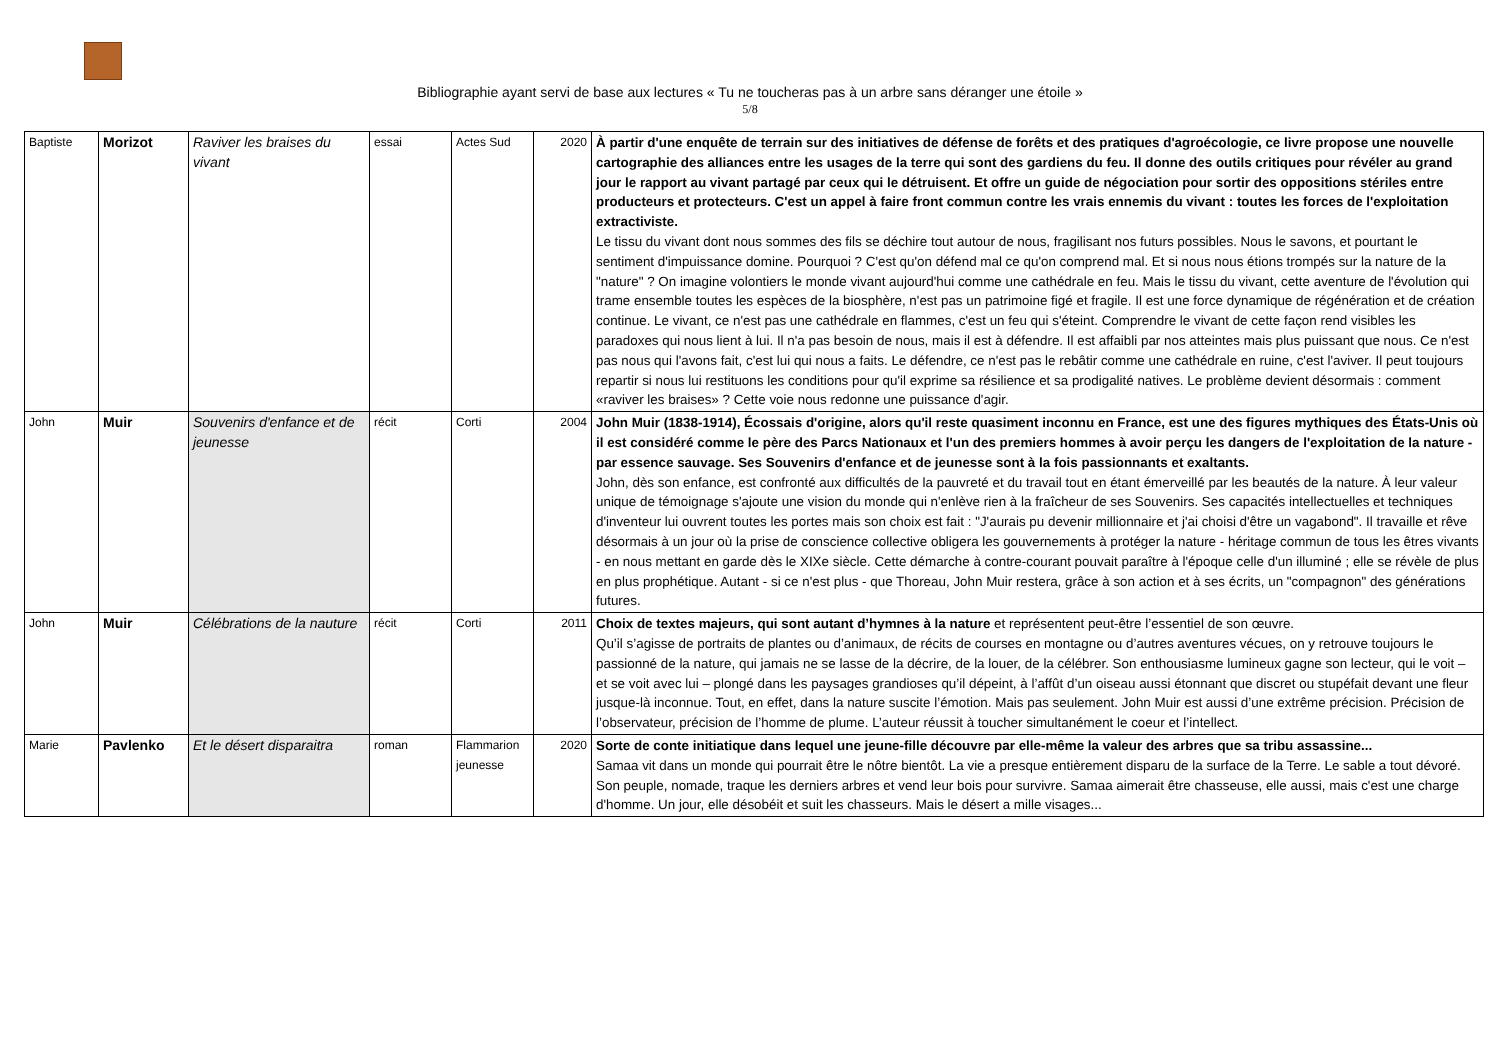Bibliographie ayant servi de base aux lectures « Tu ne toucheras pas à un arbre sans déranger une étoile »
5/8
| Baptiste | Morizot | Raviver les braises du vivant | essai | Actes Sud | 2020 | À partir d'une enquête de terrain sur des initiatives de défense de forêts et des pratiques d'agroécologie, ce livre propose une nouvelle cartographie des alliances entre les usages de la terre qui sont des gardiens du feu. Il donne des outils critiques pour révéler au grand jour le rapport au vivant partagé par ceux qui le détruisent. Et offre un guide de négociation pour sortir des oppositions stériles entre producteurs et protecteurs. C'est un appel à faire front commun contre les vrais ennemis du vivant : toutes les forces de l'exploitation extractiviste. Le tissu du vivant dont nous sommes des fils se déchire tout autour de nous, fragilisant nos futurs possibles. Nous le savons, et pourtant le sentiment d'impuissance domine. Pourquoi ? C'est qu'on défend mal ce qu'on comprend mal. Et si nous nous étions trompés sur la nature de la "nature" ? On imagine volontiers le monde vivant aujourd'hui comme une cathédrale en feu. Mais le tissu du vivant, cette aventure de l'évolution qui trame ensemble toutes les espèces de la biosphère, n'est pas un patrimoine figé et fragile. Il est une force dynamique de régénération et de création continue. Le vivant, ce n'est pas une cathédrale en flammes, c'est un feu qui s'éteint. Comprendre le vivant de cette façon rend visibles les paradoxes qui nous lient à lui. Il n'a pas besoin de nous, mais il est à défendre. Il est affaibli par nos atteintes mais plus puissant que nous. Ce n'est pas nous qui l'avons fait, c'est lui qui nous a faits. Le défendre, ce n'est pas le rebâtir comme une cathédrale en ruine, c'est l'aviver. Il peut toujours repartir si nous lui restituons les conditions pour qu'il exprime sa résilience et sa prodigalité natives. Le problème devient désormais : comment «raviver les braises» ? Cette voie nous redonne une puissance d'agir. |
| John | Muir | Souvenirs d'enfance et de jeunesse | récit | Corti | 2004 | John Muir (1838-1914), Écossais d'origine, alors qu'il reste quasiment inconnu en France, est une des figures mythiques des États-Unis où il est considéré comme le père des Parcs Nationaux et l'un des premiers hommes à avoir perçu les dangers de l'exploitation de la nature - par essence sauvage. Ses Souvenirs d'enfance et de jeunesse sont à la fois passionnants et exaltants. John, dès son enfance, est confronté aux difficultés de la pauvreté et du travail tout en étant émerveillé par les beautés de la nature. À leur valeur unique de témoignage s'ajoute une vision du monde qui n'enlève rien à la fraîcheur de ses Souvenirs. Ses capacités intellectuelles et techniques d'inventeur lui ouvrent toutes les portes mais son choix est fait : "J'aurais pu devenir millionnaire et j'ai choisi d'être un vagabond". Il travaille et rêve désormais à un jour où la prise de conscience collective obligera les gouvernements à protéger la nature - héritage commun de tous les êtres vivants - en nous mettant en garde dès le XIXe siècle. Cette démarche à contre-courant pouvait paraître à l'époque celle d'un illuminé ; elle se révèle de plus en plus prophétique. Autant - si ce n'est plus - que Thoreau, John Muir restera, grâce à son action et à ses écrits, un "compagnon" des générations futures. |
| John | Muir | Célébrations de la nauture | récit | Corti | 2011 | Choix de textes majeurs, qui sont autant d’hymnes à la nature et représentent peut-être l’essentiel de son œuvre. Qu’il s’agisse de portraits de plantes ou d’animaux, de récits de courses en montagne ou d’autres aventures vécues, on y retrouve toujours le passionné de la nature, qui jamais ne se lasse de la décrire, de la louer, de la célébrer. Son enthousiasme lumineux gagne son lecteur, qui le voit – et se voit avec lui – plongé dans les paysages grandioses qu’il dépeint, à l’affût d’un oiseau aussi étonnant que discret ou stupéfait devant une fleur jusque-là inconnue. Tout, en effet, dans la nature suscite l’émotion. Mais pas seulement. John Muir est aussi d’une extrême précision. Précision de l’observateur, précision de l’homme de plume. L’auteur réussit à toucher simultanément le coeur et l’intellect. |
| Marie | Pavlenko | Et le désert disparaitra | roman | Flammarion jeunesse | 2020 | Sorte de conte initiatique dans lequel une jeune-fille découvre par elle-même la valeur des arbres que sa tribu assassine... Samaa vit dans un monde qui pourrait être le nôtre bientôt. La vie a presque entièrement disparu de la surface de la Terre. Le sable a tout dévoré. Son peuple, nomade, traque les derniers arbres et vend leur bois pour survivre. Samaa aimerait être chasseuse, elle aussi, mais c'est une charge d'homme. Un jour, elle désobéit et suit les chasseurs. Mais le désert a mille visages... |